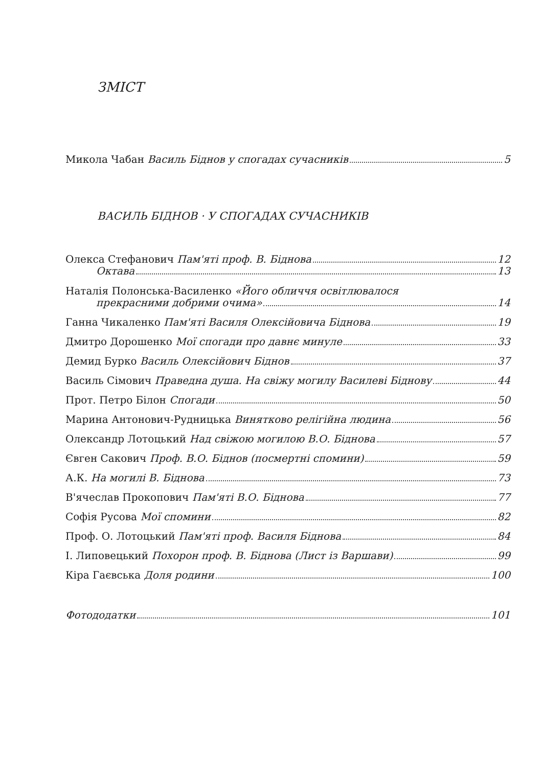ЗМІСТ
Микола Чабан Василь Біднов у спогадах сучасників 5
ВАСИЛЬ БІДНОВ · У СПОГАДАХ СУЧАСНИКІВ
Олекса Стефанович Пам'яті проф. В. Біднова 12
Октава 13
Наталія Полонська-Василенко «Його обличчя освітлювалося
прекрасними добрими очима» 14
Ганна Чикаленко Пам'яті Василя Олексійовича Біднова 19
Дмитро Дорошенко Мої спогади про давнє минуле 33
Демид Бурко Василь Олексійович Біднов 37
Василь Сімович Праведна душа. На свіжу могилу Василеві Біднову 44
Прот. Петро Білон Спогади 50
Марина Антонович-Рудницька Винятково релігійна людина 56
Олександр Лотоцький Над свіжою могилою В.О. Біднова 57
Євген Сакович Проф. В.О. Біднов (посмертні спомини) 59
А.К. На могилі В. Біднова 73
В'ячеслав Прокопович Пам'яті В.О. Біднова 77
Софія Русова Мої спомини 82
Проф. О. Лотоцький Пам'яті проф. Василя Біднова 84
І. Липовецький Похорон проф. В. Біднова (Лист із Варшави) 99
Кіра Гаєвська Доля родини 100
Фотододатки 101